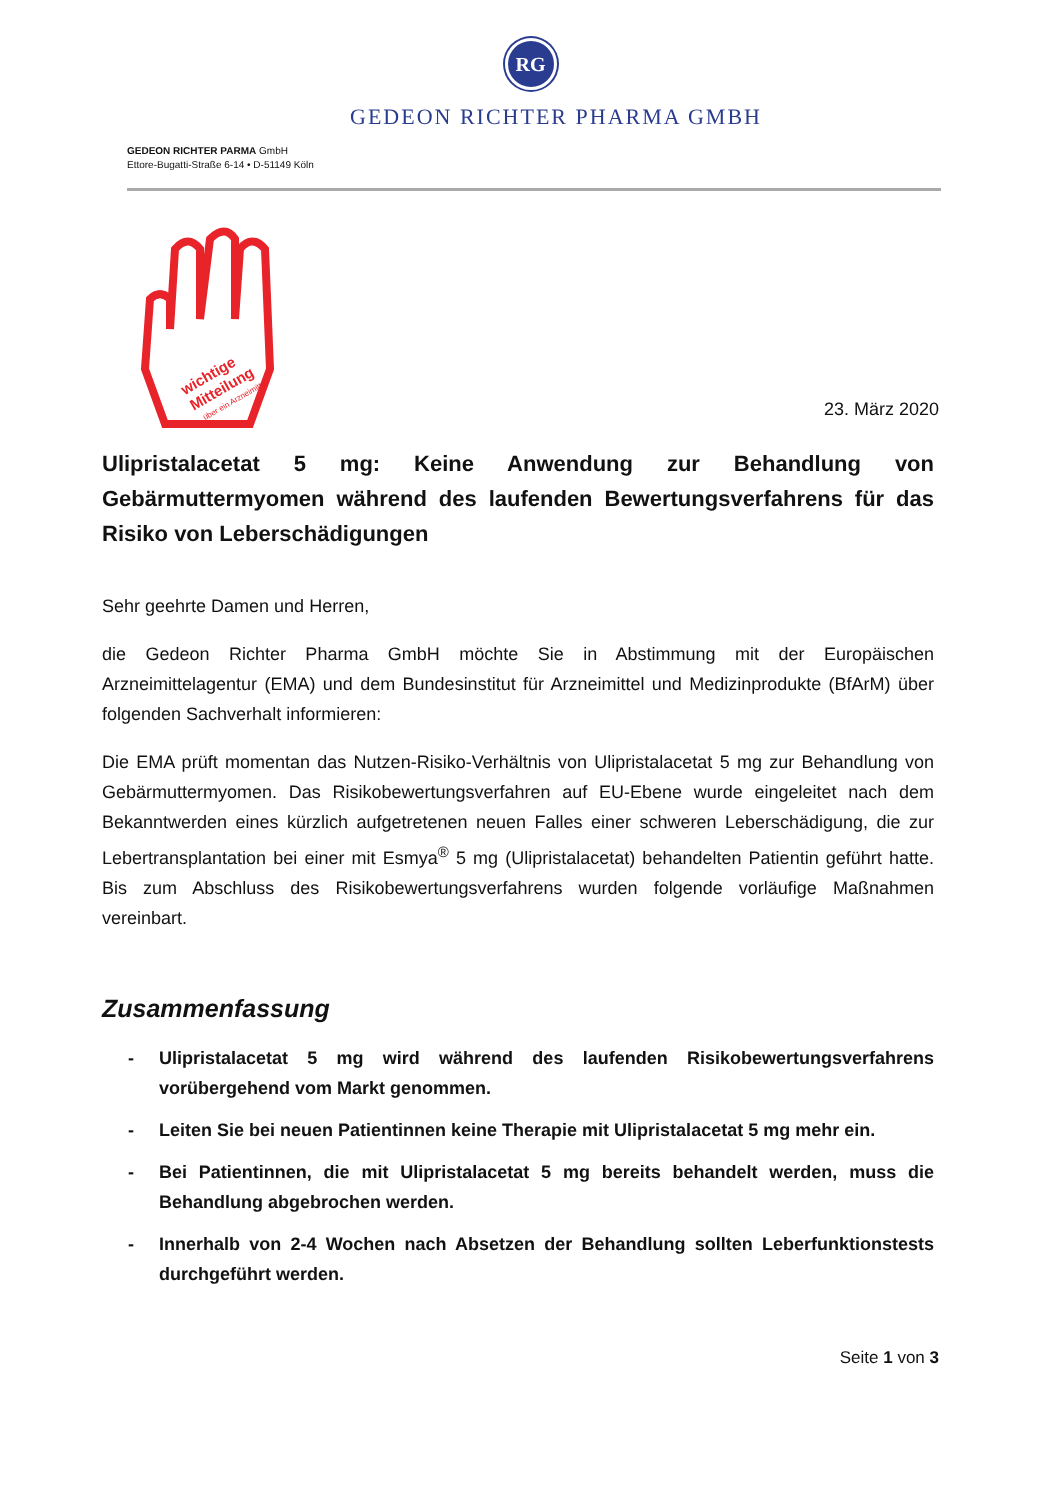RG
GEDEON RICHTER PHARMA GMBH
GEDEON RICHTER PARMA GmbH
Ettore-Bugatti-Straße 6-14 • D-51149 Köln
wichtige
Mitteilung
über ein Arzneimittel
23. März 2020
Ulipristalacetat 5 mg: Keine Anwendung zur Behandlung von Gebärmuttermyomen während des laufenden Bewertungsverfahrens für das Risiko von Leberschädigungen
Sehr geehrte Damen und Herren,
die Gedeon Richter Pharma GmbH möchte Sie in Abstimmung mit der Europäischen Arzneimittelagentur (EMA) und dem Bundesinstitut für Arzneimittel und Medizinprodukte (BfArM) über folgenden Sachverhalt informieren:
Die EMA prüft momentan das Nutzen-Risiko-Verhältnis von Ulipristalacetat 5 mg zur Behandlung von Gebärmuttermyomen. Das Risikobewertungsverfahren auf EU-Ebene wurde eingeleitet nach dem Bekanntwerden eines kürzlich aufgetretenen neuen Falles einer schweren Leberschädigung, die zur Lebertransplantation bei einer mit Esmya<sup>®</sup> 5 mg (Ulipristalacetat) behandelten Patientin geführt hatte. Bis zum Abschluss des Risikobewertungsverfahrens wurden folgende vorläufige Maßnahmen vereinbart.
Zusammenfassung
- Ulipristalacetat 5 mg wird während des laufenden Risikobewertungsverfahrens vorübergehend vom Markt genommen.
- Leiten Sie bei neuen Patientinnen keine Therapie mit Ulipristalacetat 5 mg mehr ein.
- Bei Patientinnen, die mit Ulipristalacetat 5 mg bereits behandelt werden, muss die Behandlung abgebrochen werden.
- Innerhalb von 2-4 Wochen nach Absetzen der Behandlung sollten Leberfunktionstests durchgeführt werden.
Seite 1 von 3